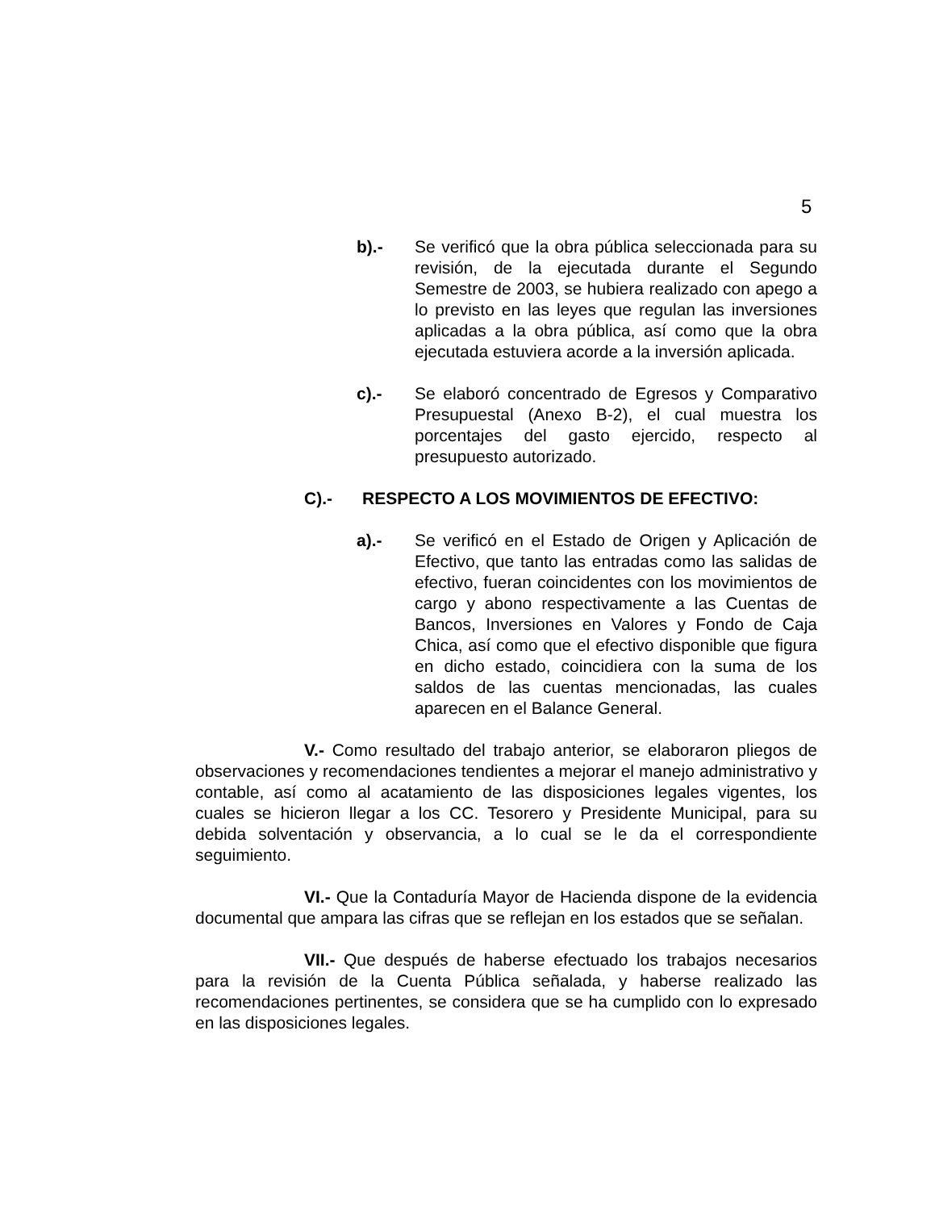5
b).- Se verificó que la obra pública seleccionada para su revisión, de la ejecutada durante el Segundo Semestre de 2003, se hubiera realizado con apego a lo previsto en las leyes que regulan las inversiones aplicadas a la obra pública, así como que la obra ejecutada estuviera acorde a la inversión aplicada.
c).- Se elaboró concentrado de Egresos y Comparativo Presupuestal (Anexo B-2), el cual muestra los porcentajes del gasto ejercido, respecto al presupuesto autorizado.
C).- RESPECTO A LOS MOVIMIENTOS DE EFECTIVO:
a).- Se verificó en el Estado de Origen y Aplicación de Efectivo, que tanto las entradas como las salidas de efectivo, fueran coincidentes con los movimientos de cargo y abono respectivamente a las Cuentas de Bancos, Inversiones en Valores y Fondo de Caja Chica, así como que el efectivo disponible que figura en dicho estado, coincidiera con la suma de los saldos de las cuentas mencionadas, las cuales aparecen en el Balance General.
V.- Como resultado del trabajo anterior, se elaboraron pliegos de observaciones y recomendaciones tendientes a mejorar el manejo administrativo y contable, así como al acatamiento de las disposiciones legales vigentes, los cuales se hicieron llegar a los CC. Tesorero y Presidente Municipal, para su debida solventación y observancia, a lo cual se le da el correspondiente seguimiento.
VI.- Que la Contaduría Mayor de Hacienda dispone de la evidencia documental que ampara las cifras que se reflejan en los estados que se señalan.
VII.- Que después de haberse efectuado los trabajos necesarios para la revisión de la Cuenta Pública señalada, y haberse realizado las recomendaciones pertinentes, se considera que se ha cumplido con lo expresado en las disposiciones legales.